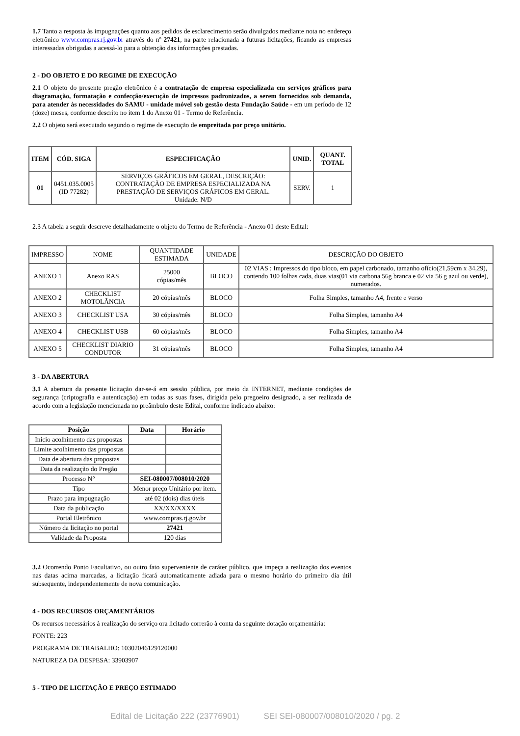1.7 Tanto a resposta às impugnações quanto aos pedidos de esclarecimento serão divulgados mediante nota no endereço eletrônico www.compras.rj.gov.br através do nº 27421, na parte relacionada a futuras licitações, ficando as empresas interessadas obrigadas a acessá-lo para a obtenção das informações prestadas.
2 - DO OBJETO E DO REGIME DE EXECUÇÃO
2.1 O objeto do presente pregão eletrônico é a contratação de empresa especializada em serviços gráficos para diagramação, formatação e confecção/execução de impressos padronizados, a serem fornecidos sob demanda, para atender às necessidades do SAMU - unidade móvel sob gestão desta Fundação Saúde - em um período de 12 (doze) meses, conforme descrito no item 1 do Anexo 01 - Termo de Referência.
2.2 O objeto será executado segundo o regime de execução de empreitada por preço unitário.
| ITEM | CÓD. SIGA | ESPECIFICAÇÃO | UNID. | QUANT. TOTAL |
| --- | --- | --- | --- | --- |
| 01 | 0451.035.0005 (ID 77282) | SERVIÇOS GRÁFICOS EM GERAL, DESCRIÇÃO: CONTRATAÇÃO DE EMPRESA ESPECIALIZADA NA PRESTAÇÃO DE SERVIÇOS GRÁFICOS EM GERAL. Unidade: N/D | SERV. | 1 |
2.3 A tabela a seguir descreve detalhadamente o objeto do Termo de Referência - Anexo 01 deste Edital:
| IMPRESSO | NOME | QUANTIDADE ESTIMADA | UNIDADE | DESCRIÇÃO DO OBJETO |
| ANEXO 1 | Anexo RAS | 25000 cópias/mês | BLOCO | 02 VIAS : Impressos do tipo bloco, em papel carbonado, tamanho ofício(21,59cm x 34,29), contendo 100 folhas cada, duas vias(01 via carbona 56g branca e 02 via 56 g azul ou verde), numerados. |
| ANEXO 2 | CHECKLIST MOTOLÂNCIA | 20 cópias/mês | BLOCO | Folha Simples, tamanho A4, frente e verso |
| ANEXO 3 | CHECKLIST USA | 30 cópias/mês | BLOCO | Folha Simples, tamanho A4 |
| ANEXO 4 | CHECKLIST USB | 60 cópias/mês | BLOCO | Folha Simples, tamanho A4 |
| ANEXO 5 | CHECKLIST DIARIO CONDUTOR | 31 cópias/mês | BLOCO | Folha Simples, tamanho A4 |
3 - DA ABERTURA
3.1 A abertura da presente licitação dar-se-á em sessão pública, por meio da INTERNET, mediante condições de segurança (criptografia e autenticação) em todas as suas fases, dirigida pelo pregoeiro designado, a ser realizada de acordo com a legislação mencionada no preâmbulo deste Edital, conforme indicado abaixo:
| Posição | Data | Horário |
| --- | --- | --- |
| Início acolhimento das propostas | | |
| Limite acolhimento das propostas | | |
| Data de abertura das propostas | | |
| Data da realização do Pregão | | |
| Processo N° | SEI-080007/008010/2020 | |
| Tipo | Menor preço Unitário por item. | |
| Prazo para impugnação | até 02 (dois) dias úteis | |
| Data da publicação | XX/XX/XXXX | |
| Portal Eletrônico | www.compras.rj.gov.br | |
| Número da licitação no portal | 27421 | |
| Validade da Proposta | 120 dias | |
3.2 Ocorrendo Ponto Facultativo, ou outro fato superveniente de caráter público, que impeça a realização dos eventos nas datas acima marcadas, a licitação ficará automaticamente adiada para o mesmo horário do primeiro dia útil subsequente, independentemente de nova comunicação.
4 - DOS RECURSOS ORÇAMENTÁRIOS
Os recursos necessários à realização do serviço ora licitado correrão à conta da seguinte dotação orçamentária:
FONTE: 223
PROGRAMA DE TRABALHO: 10302046129120000
NATUREZA DA DESPESA: 33903907
5 - TIPO DE LICITAÇÃO E PREÇO ESTIMADO
Edital de Licitação 222 (23776901) SEI SEI-080007/008010/2020 / pg. 2